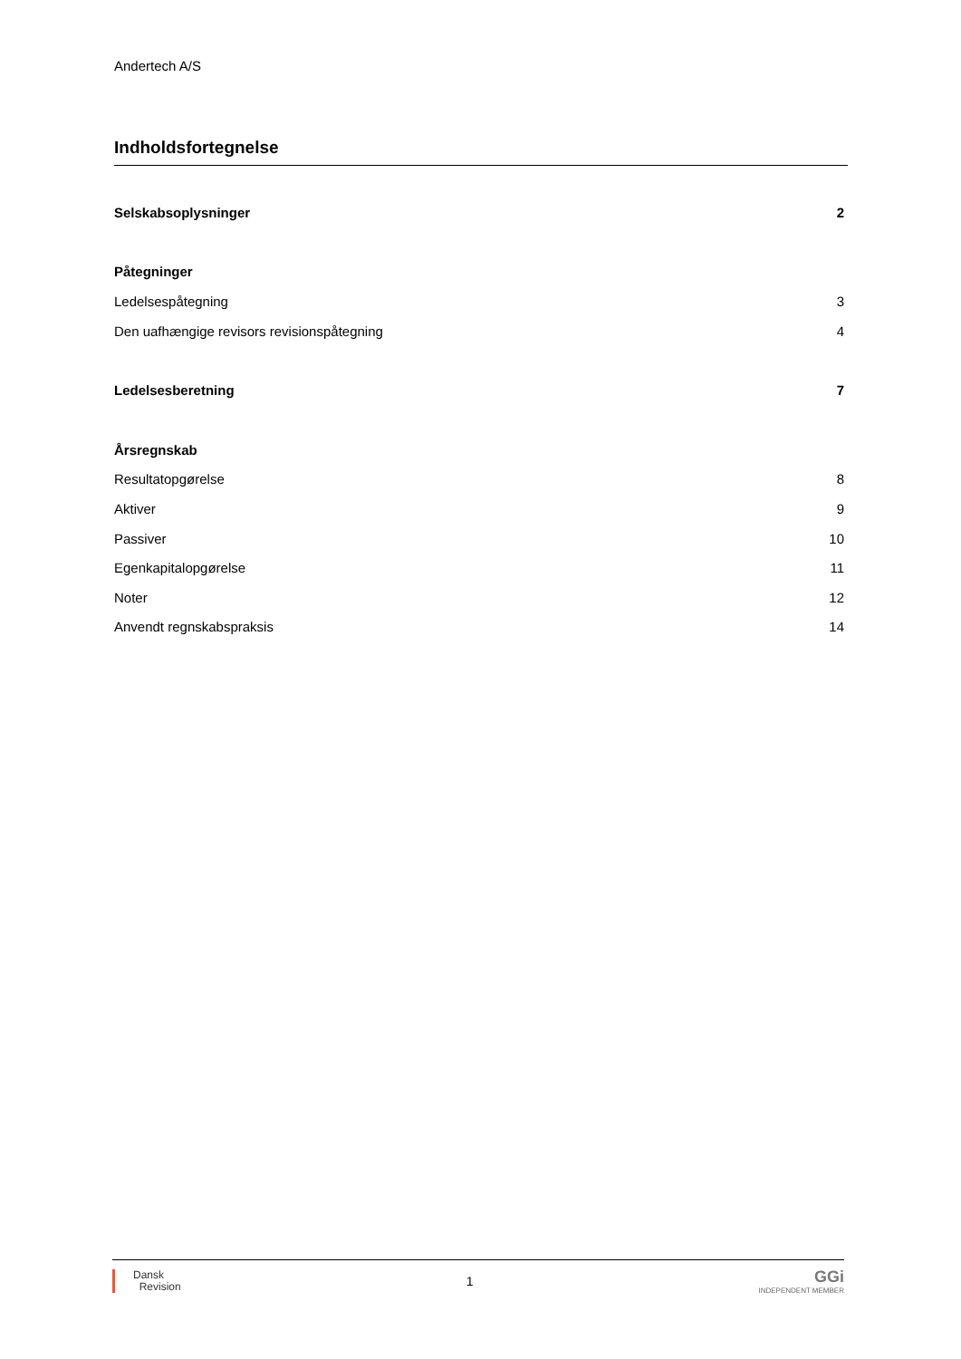Andertech A/S
Indholdsfortegnelse
Selskabsoplysninger 2
Påtegninger
Ledelsespåtegning 3
Den uafhængige revisors revisionspåtegning 4
Ledelsesberetning 7
Årsregnskab
Resultatopgørelse 8
Aktiver 9
Passiver 10
Egenkapitalopgørelse 11
Noter 12
Anvendt regnskabspraksis 14
Dansk
Revision
1
GGi
INDEPENDENT MEMBER